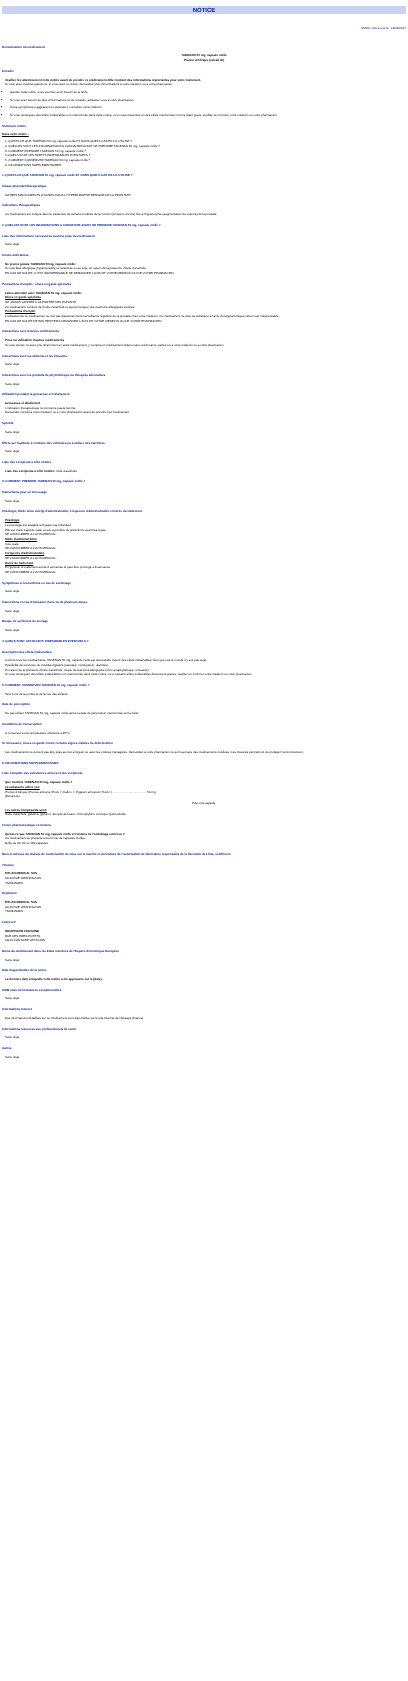NOTICE
ANSM - Mis à jour le : 19/09/2017
Dénomination du médicament
TADENAN 50 mg, capsule molle
Prunier d'Afrique (extrait de)
Encadré
Veuillez lire attentivement cette notice avant de prendre ce médicament. Elle contient des informations importantes pour votre traitement.
Si vous avez d'autres questions, si vous avez un doute, demandez plus d'informations à votre médecin ou à votre pharmacien.
Gardez cette notice, vous pourriez avoir besoin de la relire.
Si vous avez besoin de plus d'informations et de conseils, adressez-vous à votre pharmacien.
Si les symptômes s'aggravent ou persistent, consultez votre médecin.
Si vous remarquez des effets indésirables non mentionnés dans cette notice, ou si vous ressentez un des effets mentionnés comme étant grave, veuillez en informer votre médecin ou votre pharmacien.
Sommaire notice
Dans cette notice :
1. QU'EST-CE QUE TADENAN 50 mg, capsule molle ET DANS QUELS CAS EST-IL UTILISE ?
2. QUELLES SONT LES INFORMATIONS A CONNAITRE AVANT DE PRENDRE TADENAN 50 mg, capsule molle ?
3. COMMENT PRENDRE TADENAN 50 mg, capsule molle ?
4. QUELS SONT LES EFFETS INDESIRABLES EVENTUELS ?
5. COMMENT CONSERVER TADENAN 50 mg, capsule molle ?
6. INFORMATIONS SUPPLEMENTAIRES
1. QU'EST-CE QUE TADENAN 50 mg, capsule molle ET DANS QUELS CAS EST-IL UTILISE ?
Classe pharmacothérapeutique
AUTRES MEDICAMENTS UTILISES DANS L'HYPERTROPHIE BENIGNE DE LA PROSTATE.
Indications thérapeutiques
Ce médicament est indiqué dans le traitement de certains troubles de la miction (émission d'urine) liés à l'hypertrophie (augmentation de volume) de la prostate.
2. QUELLES SONT LES INFORMATIONS A CONNAITRE AVANT DE PRENDRE TADENAN 50 mg, capsule molle ?
Liste des informations nécessaires avant la prise du médicament
Sans objet.
Contre-indications
Ne prenez jamais TADENAN 50mg, capsule molle:
Si vous êtes allergique (hypersensible) à l'arachide ou au soja, en raison de la présence d'huile d'arachide.
EN CAS DE DOUTE, IL EST INDISPENSABLE DE DEMANDER L'AVIS DE VOTRE MEDECIN OU DE VOTRE PHARMACIEN.
Précautions d'emploi ; mises en garde spéciales
Faites attention avec TADENAN 50 mg, capsule molle:
Mises en garde spéciales
NE JAMAIS LAISSER A LA PORTEE DES ENFANTS.
Ce médicament contient de l'huile d'arachide et peut provoquer des réactions allergiques sévères.
Précautions d'emploi
L'utilisation de ce médicament ne doit pas dispenser d'une surveillance régulière de la prostate chez votre médecin. Ce médicament ne peut se substituer à l'acte chirurgical lorsque celui-ci est indispensable.
EN CAS DE DOUTE NE PAS HESITER A DEMANDER L'AVIS DE VOTRE MEDECIN OU DE VOTRE PHARMACIEN.
Interactions avec d'autres médicaments
Prise ou utilisation d'autres médicaments
Si vous prenez ou avez pris récemment un autre médicament, y compris un médicament obtenu sans ordonnance, parlez-en à votre médecin ou à votre pharmacien.
Interactions avec les aliments et les boissons
Sans objet.
Interactions avec les produits de phytothérapie ou thérapies alternatives
Sans objet.
Utilisation pendant la grossesse et l'allaitement
Grossesse et allaitement
L'indication thérapeutique ne concerne pas la femme.
Demandez conseil à votre médecin ou à votre pharmacien avant de prendre tout médicament.
Sportifs
Sans objet.
Effets sur l'aptitude à conduire des véhicules ou à utiliser des machines
Sans objet.
Liste des excipients à effet notoire
Liste des excipients à effet notoire: huile d'arachide.
3. COMMENT PRENDRE TADENAN 50 mg, capsule molle ?
Instructions pour un bon usage
Sans objet.
Posologie, Mode et/ou voie(s) d'administration, Fréquence d'administration et Durée du traitement
Posologie
La posologie est adaptée à chaque cas individuel.
Elle est d'une capsule matin et soir à prendre de préférence avant les repas.
SE CONFORMER A L'AVIS MEDICAL.
Mode d'administration
Voie orale.
SE CONFORMER A L'AVIS MEDICAL.
Fréquence d'administration
SE CONFORMER A L'AVIS MEDICAL.
Durée de traitement
En général, le traitement est de 6 semaines et peut être prolongé à 8 semaines.
SE CONFORMER A L'AVIS MEDICAL.
Symptômes et instructions en cas de surdosage
Sans objet.
Instructions en cas d'omission d'une ou de plusieurs doses
Sans objet.
Risque de syndrome de sevrage
Sans objet.
4. QUELS SONT LES EFFETS INDESIRABLES EVENTUELS ?
Description des effets indésirables
Comme tous les médicaments, TADENAN 50 mg, capsule molle est susceptible d'avoir des effets indésirables, bien que tout le monde n'y soit pas sujet.
Possibilité de survenue de troubles digestifs (nausées, constipation, diarrhée).
En raison de la présence d'huile d'arachide, risque de réactions allergiques (choc anaphylactique, urticaires).
Si vous remarquez des effets indésirables non mentionnés dans cette notice, ou si certains effets indésirables deviennent graves, veuillez en informer votre médecin ou votre pharmacien.
5. COMMENT CONSERVER TADENAN 50 mg, capsule molle ?
Tenir hors de la portée et de la vue des enfants.
Date de péremption
Ne pas utiliser TADENAN 50 mg, capsule molle après la date de péremption mentionnée sur la boîte.
Conditions de conservation
A conserver à une température inférieure à 25°C.
Si nécessaire, mises en garde contre certains signes visibles de détérioration
Les médicaments ne doivent pas être jetés au tout à l'égout ou avec les ordures ménagères. Demandez à votre pharmacien ce qu'il faut faire des médicaments inutilisés. Ces mesures permettront de protéger l'environnement.
6. INFORMATIONS SUPPLEMENTAIRES
Liste complète des substances actives et des excipients
Que contient TADENAN 50 mg, capsule molle ?
La substance active est:
Prunier d'Afrique (Prunus africana (Hook f.) Kalkm. = Pygeum africanum Hook f.) ........................................ 50 mg
(Extrait de)
Pour une capsule.
Les autres composants sont:
Huile d'arachide, gélatine, glycérol, dioxyde de titane, chlorophylline cuivrique hydrosoluble.
Forme pharmaceutique et contenu
Qu'est-ce que TADENAN 50 mg, capsule molle et contenu de l'emballage extérieur ?
Ce médicament se présente sous forme de capsules molles.
Boîte de 30, 60 ou 180 capsules.
Nom et adresse du titulaire de l'autorisation de mise sur le marché et du titulaire de l'autorisation de fabrication responsable de la libération des lots, si différent
Titulaire
MYLAN MEDICAL SAS
40-44 RUE WASHINGTON
75008 PARIS
Exploitant
MYLAN MEDICAL SAS
40-44 RUE WASHINGTON
75008 PARIS
Fabricant
RECIPHARM FONTAINE
RUE DES PRES-POTETS
21121 FONTAINE LES DIJON
Noms du médicament dans les Etats membres de l'Espace Economique Européen
Sans objet.
Date d'approbation de la notice
La dernière date à laquelle cette notice a été approuvée est le {date}.
AMM sous circonstances exceptionnelles
Sans objet.
Informations Internet
Des informations détaillées sur ce médicament sont disponibles sur le site Internet de l'Afssaps (France).
Informations réservées aux professionnels de santé
Sans objet.
Autres
Sans objet.